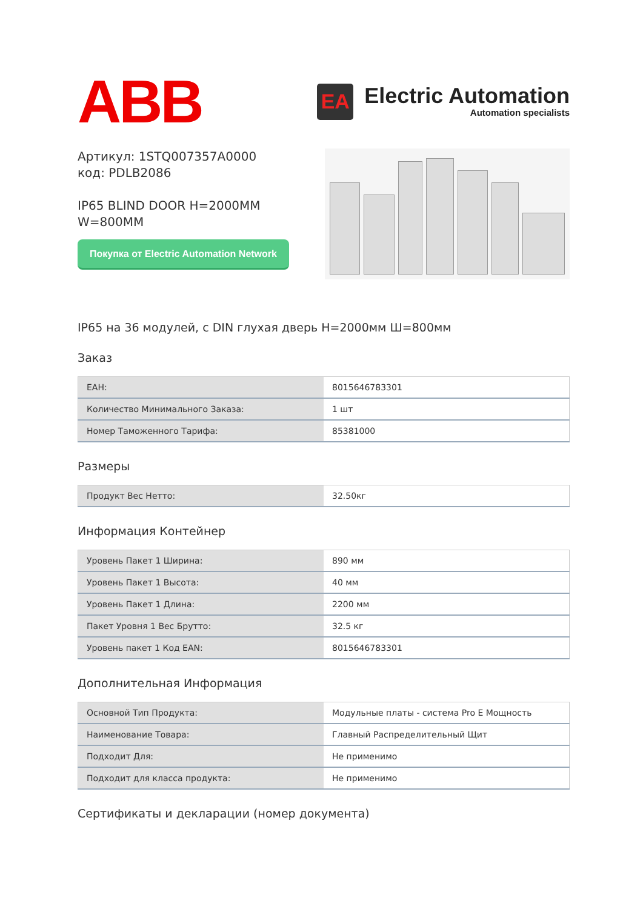ABB
EA
Electric Automation
Automation specialists
Артикул: 1STQ007357A0000
код: PDLB2086
IP65 BLIND DOOR H=2000MM
W=800MM
Покупка от Electric Automation Network
IP65 на 36 модулей, с DIN глухая дверь H=2000мм Ш=800мм
Заказ
| ЕАН: | 8015646783301 |
| Количество Минимального Заказа: | 1 шт |
| Номер Таможенного Тарифа: | 85381000 |
Размеры
| Продукт Вес Нетто: | 32.50кг |
Информация Контейнер
| Уровень Пакет 1 Ширина: | 890 мм |
| Уровень Пакет 1 Высота: | 40 мм |
| Уровень Пакет 1 Длина: | 2200 мм |
| Пакет Уровня 1 Вес Брутто: | 32.5 кг |
| Уровень пакет 1 Код EAN: | 8015646783301 |
Дополнительная Информация
| Основной Тип Продукта: | Модульные платы - система Pro E Мощность |
| Наименование Товара: | Главный Распределительный Щит |
| Подходит Для: | Не применимо |
| Подходит для класса продукта: | Не применимо |
Сертификаты и декларации (номер документа)